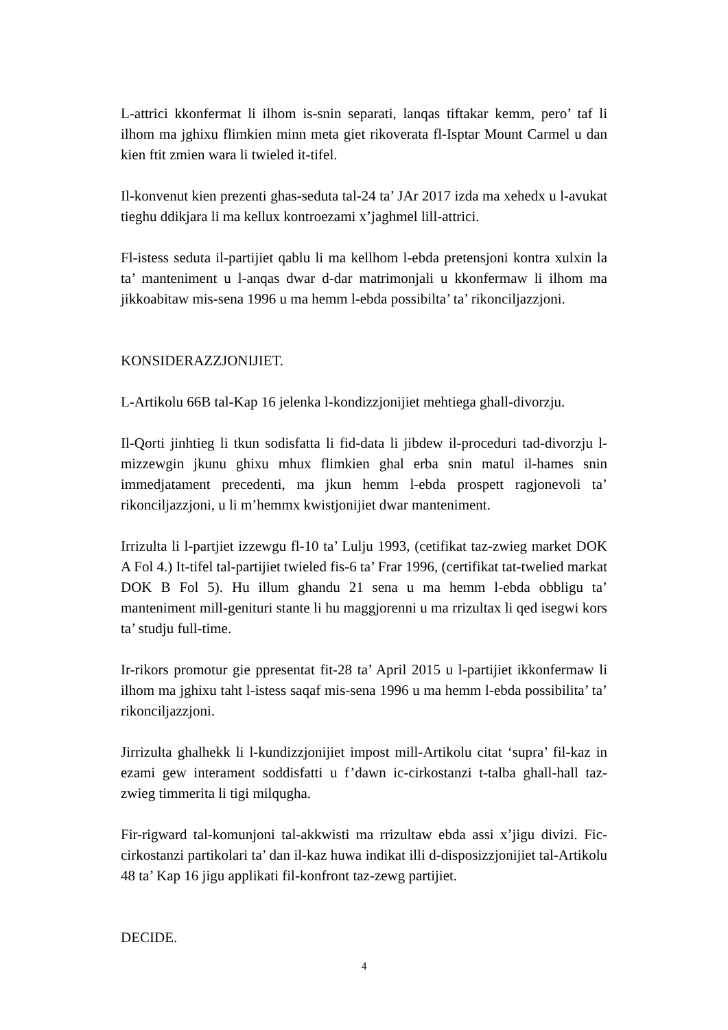L-attrici kkonfermat li ilhom is-snin separati, lanqas tiftakar kemm, pero’ taf li ilhom ma jghixu flimkien minn meta giet rikoverata fl-Isptar Mount Carmel u dan kien ftit zmien wara li twieled it-tifel.
Il-konvenut kien prezenti ghas-seduta tal-24 ta’ JAr 2017 izda ma xehedx u l-avukat tieghu ddikjara li ma kellux kontroezami x’jaghmel lill-attrici.
Fl-istess seduta il-partijiet qablu li ma kellhom l-ebda pretensjoni kontra xulxin la ta’ manteniment u l-anqas dwar d-dar matrimonjali u kkonfermaw li ilhom ma jikkoabitaw mis-sena 1996 u ma hemm l-ebda possibilta’ ta’ rikonciljazzjoni.
KONSIDERAZZJONIJIET.
L-Artikolu 66B tal-Kap 16 jelenka l-kondizzjonijiet mehtiega ghall-divorzju.
Il-Qorti jinhtieg li tkun sodisfatta li fid-data li jibdew il-proceduri tad-divorzju l-mizzewgin jkunu ghixu mhux flimkien ghal erba snin matul il-hames snin immedjatament precedenti, ma jkun hemm l-ebda prospett ragjonevoli ta’ rikonciljazzjoni, u li m’hemmx kwistjonijiet dwar manteniment.
Irrizulta li l-partjiet izzewgu fl-10 ta’ Lulju 1993, (cetifikat taz-zwieg market DOK A Fol 4.) It-tifel tal-partijiet twieled fis-6 ta’ Frar 1996, (certifikat tat-twelied markat DOK B Fol 5). Hu illum ghandu 21 sena u ma hemm l-ebda obbligu ta’ manteniment mill-genituri stante li hu maggjorenni u ma rrizultax li qed isegwi kors ta’ studju full-time.
Ir-rikors promotur gie ppresentat fit-28 ta’ April 2015 u l-partijiet ikkonfermaw li ilhom ma jghixu taht l-istess saqaf mis-sena 1996 u ma hemm l-ebda possibilita’ ta’ rikonciljazzjoni.
Jirrizulta ghalhekk li l-kundizzjonijiet impost mill-Artikolu citat ‘supra’ fil-kaz in ezami gew interament soddisfatti u f’dawn ic-cirkostanzi t-talba ghall-hall taz-zwieg timmerita li tigi milqugha.
Fir-rigward tal-komunjoni tal-akkwisti ma rrizultaw ebda assi x’jigu divizi. Fic-cirkostanzi partikolari ta’ dan il-kaz huwa indikat illi d-disposizzjonijiet tal-Artikolu 48 ta’ Kap 16 jigu applikati fil-konfront taz-zewg partijiet.
DECIDE.
4